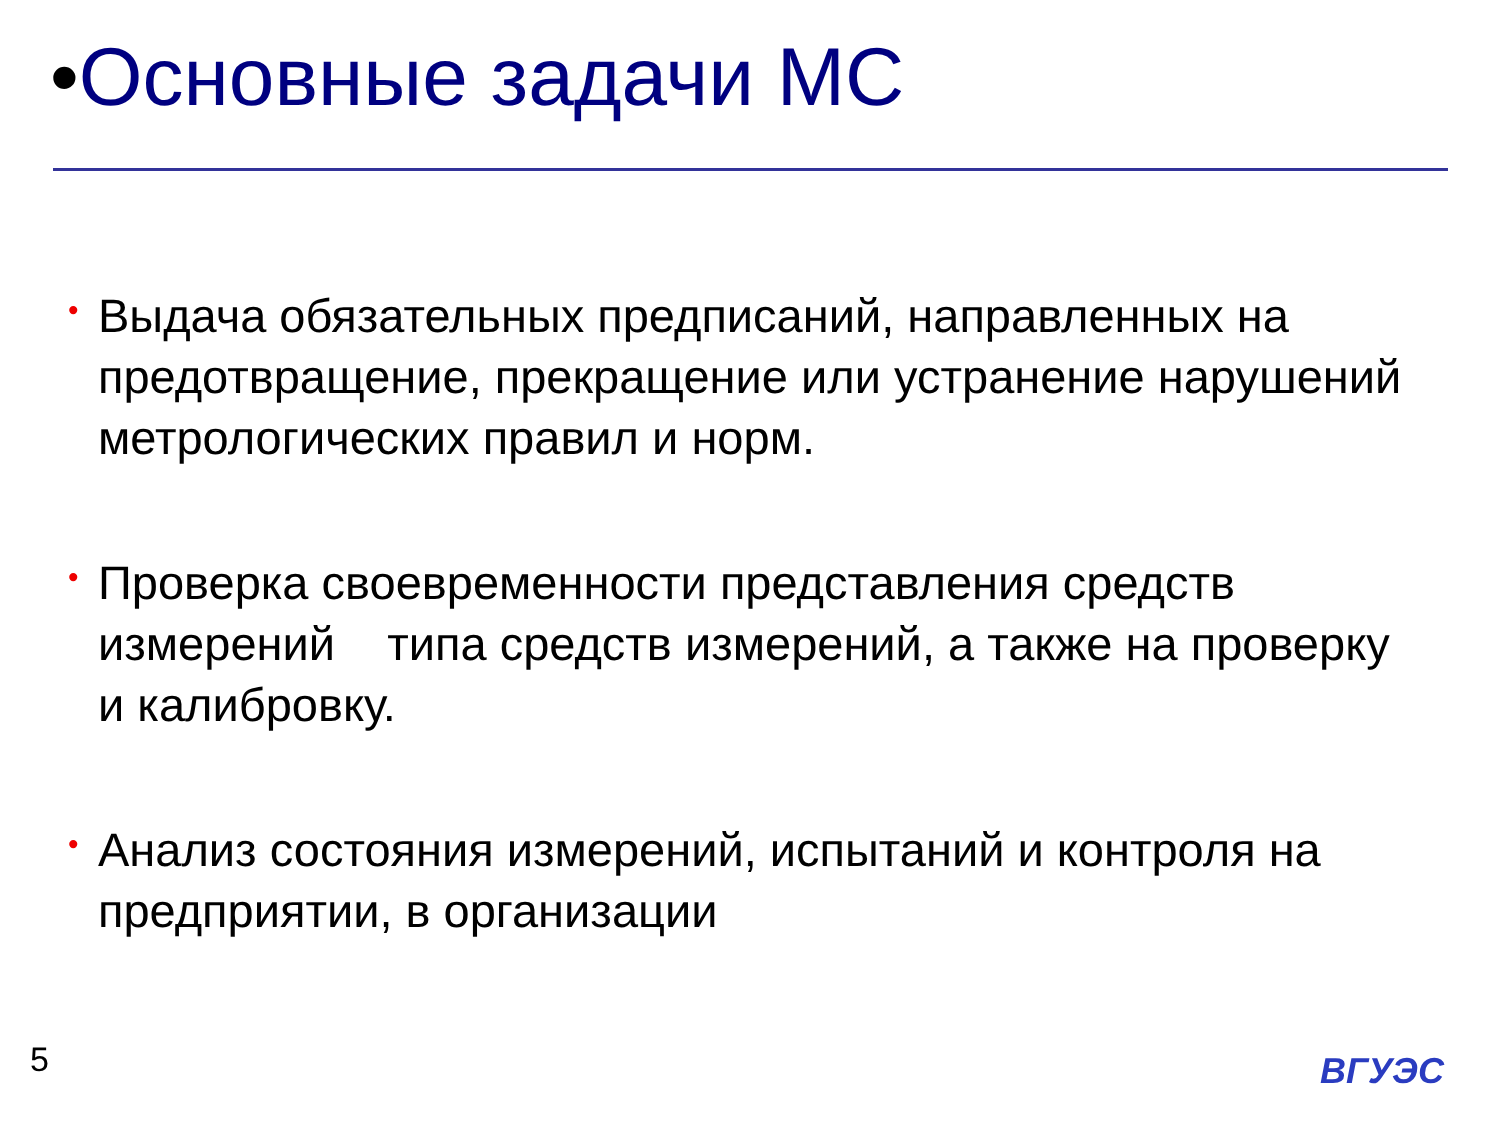•Основные задачи МС
• Выдача обязательных предписаний, направленных на предотвращение, прекращение или устранение нарушений метрологических правил и норм.
• Проверка своевременности представления средств измерений типа средств измерений, а также на проверку и калибровку.
• Анализ состояния измерений, испытаний и контроля на предприятии, в организации
5 ВГУЭС